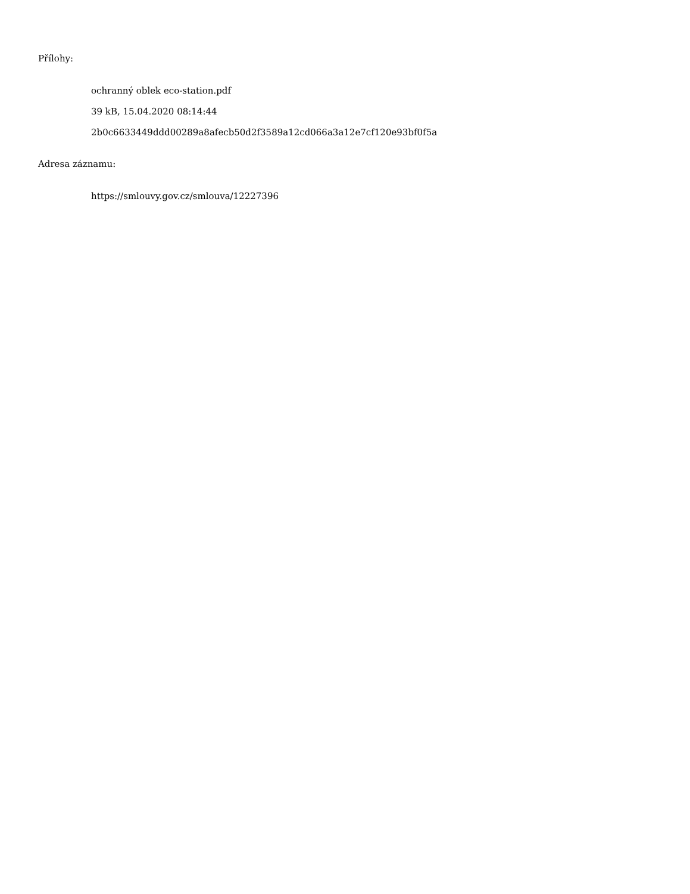Přílohy:
ochranný oblek eco-station.pdf
39 kB, 15.04.2020 08:14:44
2b0c6633449ddd00289a8afecb50d2f3589a12cd066a3a12e7cf120e93bf0f5a
Adresa záznamu:
https://smlouvy.gov.cz/smlouva/12227396